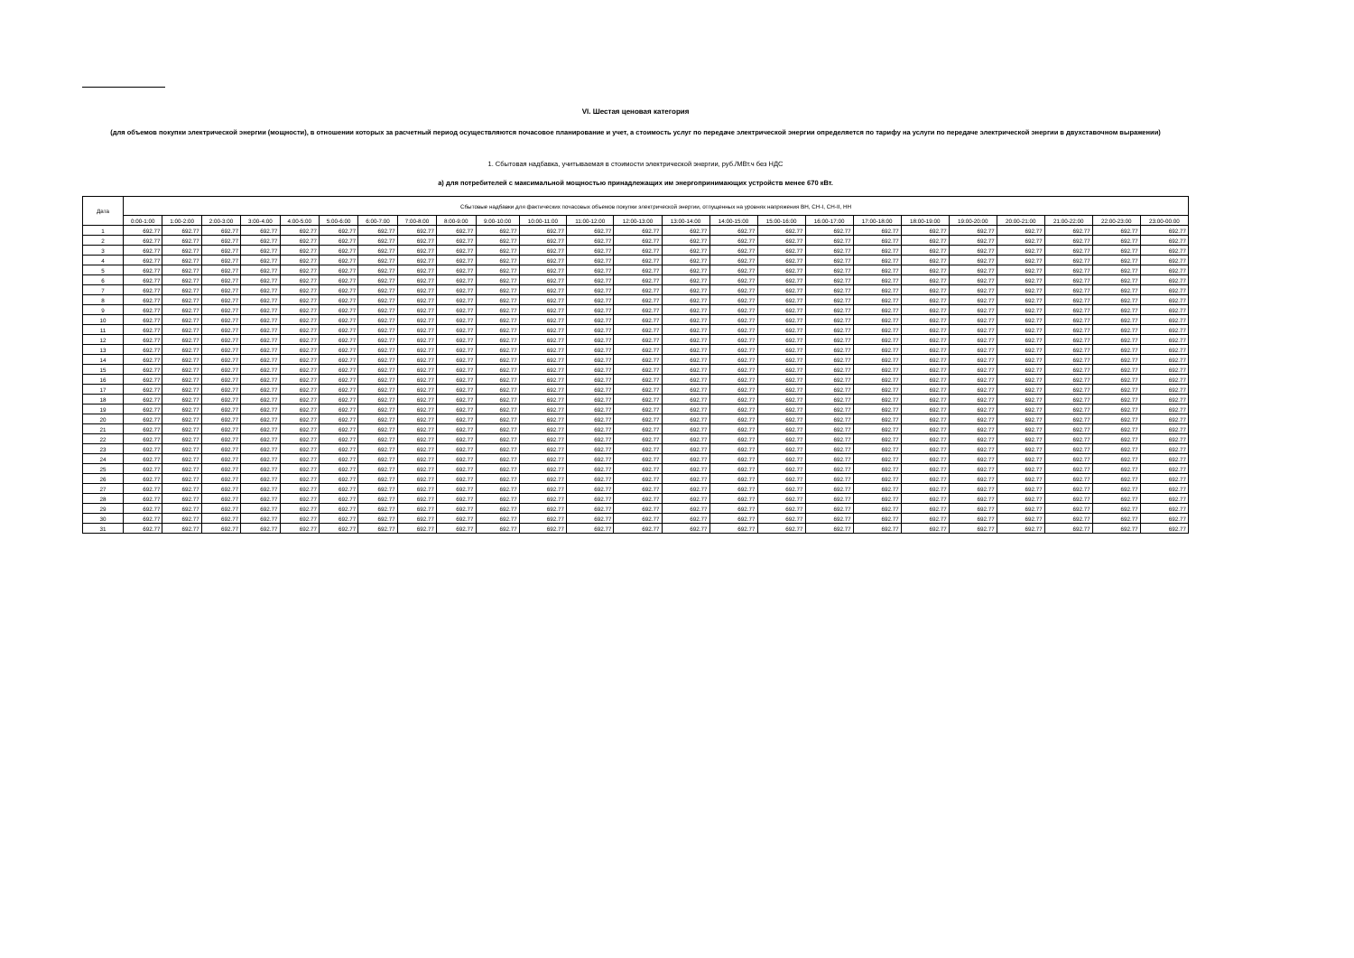VI. Шестая ценовая категория
(для объемов покупки электрической энергии (мощности), в отношении которых за расчетный период осуществляются почасовое планирование и учет, а стоимость услуг по передаче электрической энергии определяется по тарифу на услуги по передаче электрической энергии в двухставочном выражении)
1. Сбытовая надбавка, учитываемая в стоимости электрической энергии, руб./МВт.ч без НДС
а) для потребителей с максимальной мощностью принадлежащих им энергопринимающих устройств менее 670 кВт.
| Дата | Сбытовые надбавки для фактических почасовых объемов покупки электрической энергии, отпущенных на уровнях напряжения ВН, СН-I, СН-II, НН | | | | | | | | | | | | | | | | | | | | | | | |
| --- | --- | --- | --- | --- | --- | --- | --- | --- | --- | --- | --- | --- | --- | --- | --- | --- | --- | --- | --- | --- | --- | --- | --- | --- |
| | 0:00-1:00 | 1:00-2:00 | 2:00-3:00 | 3:00-4:00 | 4:00-5:00 | 5:00-6:00 | 6:00-7:00 | 7:00-8:00 | 8:00-9:00 | 9:00-10:00 | 10:00-11:00 | 11:00-12:00 | 12:00-13:00 | 13:00-14:00 | 14:00-15:00 | 15:00-16:00 | 16:00-17:00 | 17:00-18:00 | 18:00-19:00 | 19:00-20:00 | 20:00-21:00 | 21:00-22:00 | 22:00-23:00 | 23:00-00:00 |
| 1 | 692.77 | 692.77 | 692.77 | 692.77 | 692.77 | 692.77 | 692.77 | 692.77 | 692.77 | 692.77 | 692.77 | 692.77 | 692.77 | 692.77 | 692.77 | 692.77 | 692.77 | 692.77 | 692.77 | 692.77 | 692.77 | 692.77 | 692.77 | 692.77 |
| 2 | 692.77 | 692.77 | 692.77 | 692.77 | 692.77 | 692.77 | 692.77 | 692.77 | 692.77 | 692.77 | 692.77 | 692.77 | 692.77 | 692.77 | 692.77 | 692.77 | 692.77 | 692.77 | 692.77 | 692.77 | 692.77 | 692.77 | 692.77 | 692.77 |
| 3 | 692.77 | 692.77 | 692.77 | 692.77 | 692.77 | 692.77 | 692.77 | 692.77 | 692.77 | 692.77 | 692.77 | 692.77 | 692.77 | 692.77 | 692.77 | 692.77 | 692.77 | 692.77 | 692.77 | 692.77 | 692.77 | 692.77 | 692.77 | 692.77 |
| 4 | 692.77 | 692.77 | 692.77 | 692.77 | 692.77 | 692.77 | 692.77 | 692.77 | 692.77 | 692.77 | 692.77 | 692.77 | 692.77 | 692.77 | 692.77 | 692.77 | 692.77 | 692.77 | 692.77 | 692.77 | 692.77 | 692.77 | 692.77 | 692.77 |
| 5 | 692.77 | 692.77 | 692.77 | 692.77 | 692.77 | 692.77 | 692.77 | 692.77 | 692.77 | 692.77 | 692.77 | 692.77 | 692.77 | 692.77 | 692.77 | 692.77 | 692.77 | 692.77 | 692.77 | 692.77 | 692.77 | 692.77 | 692.77 | 692.77 |
| 6 | 692.77 | 692.77 | 692.77 | 692.77 | 692.77 | 692.77 | 692.77 | 692.77 | 692.77 | 692.77 | 692.77 | 692.77 | 692.77 | 692.77 | 692.77 | 692.77 | 692.77 | 692.77 | 692.77 | 692.77 | 692.77 | 692.77 | 692.77 | 692.77 |
| 7 | 692.77 | 692.77 | 692.77 | 692.77 | 692.77 | 692.77 | 692.77 | 692.77 | 692.77 | 692.77 | 692.77 | 692.77 | 692.77 | 692.77 | 692.77 | 692.77 | 692.77 | 692.77 | 692.77 | 692.77 | 692.77 | 692.77 | 692.77 | 692.77 |
| 8 | 692.77 | 692.77 | 692.77 | 692.77 | 692.77 | 692.77 | 692.77 | 692.77 | 692.77 | 692.77 | 692.77 | 692.77 | 692.77 | 692.77 | 692.77 | 692.77 | 692.77 | 692.77 | 692.77 | 692.77 | 692.77 | 692.77 | 692.77 | 692.77 |
| 9 | 692.77 | 692.77 | 692.77 | 692.77 | 692.77 | 692.77 | 692.77 | 692.77 | 692.77 | 692.77 | 692.77 | 692.77 | 692.77 | 692.77 | 692.77 | 692.77 | 692.77 | 692.77 | 692.77 | 692.77 | 692.77 | 692.77 | 692.77 | 692.77 |
| 10 | 692.77 | 692.77 | 692.77 | 692.77 | 692.77 | 692.77 | 692.77 | 692.77 | 692.77 | 692.77 | 692.77 | 692.77 | 692.77 | 692.77 | 692.77 | 692.77 | 692.77 | 692.77 | 692.77 | 692.77 | 692.77 | 692.77 | 692.77 | 692.77 |
| 11 | 692.77 | 692.77 | 692.77 | 692.77 | 692.77 | 692.77 | 692.77 | 692.77 | 692.77 | 692.77 | 692.77 | 692.77 | 692.77 | 692.77 | 692.77 | 692.77 | 692.77 | 692.77 | 692.77 | 692.77 | 692.77 | 692.77 | 692.77 | 692.77 |
| 12 | 692.77 | 692.77 | 692.77 | 692.77 | 692.77 | 692.77 | 692.77 | 692.77 | 692.77 | 692.77 | 692.77 | 692.77 | 692.77 | 692.77 | 692.77 | 692.77 | 692.77 | 692.77 | 692.77 | 692.77 | 692.77 | 692.77 | 692.77 | 692.77 |
| 13 | 692.77 | 692.77 | 692.77 | 692.77 | 692.77 | 692.77 | 692.77 | 692.77 | 692.77 | 692.77 | 692.77 | 692.77 | 692.77 | 692.77 | 692.77 | 692.77 | 692.77 | 692.77 | 692.77 | 692.77 | 692.77 | 692.77 | 692.77 | 692.77 |
| 14 | 692.77 | 692.77 | 692.77 | 692.77 | 692.77 | 692.77 | 692.77 | 692.77 | 692.77 | 692.77 | 692.77 | 692.77 | 692.77 | 692.77 | 692.77 | 692.77 | 692.77 | 692.77 | 692.77 | 692.77 | 692.77 | 692.77 | 692.77 | 692.77 |
| 15 | 692.77 | 692.77 | 692.77 | 692.77 | 692.77 | 692.77 | 692.77 | 692.77 | 692.77 | 692.77 | 692.77 | 692.77 | 692.77 | 692.77 | 692.77 | 692.77 | 692.77 | 692.77 | 692.77 | 692.77 | 692.77 | 692.77 | 692.77 | 692.77 |
| 16 | 692.77 | 692.77 | 692.77 | 692.77 | 692.77 | 692.77 | 692.77 | 692.77 | 692.77 | 692.77 | 692.77 | 692.77 | 692.77 | 692.77 | 692.77 | 692.77 | 692.77 | 692.77 | 692.77 | 692.77 | 692.77 | 692.77 | 692.77 | 692.77 |
| 17 | 692.77 | 692.77 | 692.77 | 692.77 | 692.77 | 692.77 | 692.77 | 692.77 | 692.77 | 692.77 | 692.77 | 692.77 | 692.77 | 692.77 | 692.77 | 692.77 | 692.77 | 692.77 | 692.77 | 692.77 | 692.77 | 692.77 | 692.77 | 692.77 |
| 18 | 692.77 | 692.77 | 692.77 | 692.77 | 692.77 | 692.77 | 692.77 | 692.77 | 692.77 | 692.77 | 692.77 | 692.77 | 692.77 | 692.77 | 692.77 | 692.77 | 692.77 | 692.77 | 692.77 | 692.77 | 692.77 | 692.77 | 692.77 | 692.77 |
| 19 | 692.77 | 692.77 | 692.77 | 692.77 | 692.77 | 692.77 | 692.77 | 692.77 | 692.77 | 692.77 | 692.77 | 692.77 | 692.77 | 692.77 | 692.77 | 692.77 | 692.77 | 692.77 | 692.77 | 692.77 | 692.77 | 692.77 | 692.77 | 692.77 |
| 20 | 692.77 | 692.77 | 692.77 | 692.77 | 692.77 | 692.77 | 692.77 | 692.77 | 692.77 | 692.77 | 692.77 | 692.77 | 692.77 | 692.77 | 692.77 | 692.77 | 692.77 | 692.77 | 692.77 | 692.77 | 692.77 | 692.77 | 692.77 | 692.77 |
| 21 | 692.77 | 692.77 | 692.77 | 692.77 | 692.77 | 692.77 | 692.77 | 692.77 | 692.77 | 692.77 | 692.77 | 692.77 | 692.77 | 692.77 | 692.77 | 692.77 | 692.77 | 692.77 | 692.77 | 692.77 | 692.77 | 692.77 | 692.77 | 692.77 |
| 22 | 692.77 | 692.77 | 692.77 | 692.77 | 692.77 | 692.77 | 692.77 | 692.77 | 692.77 | 692.77 | 692.77 | 692.77 | 692.77 | 692.77 | 692.77 | 692.77 | 692.77 | 692.77 | 692.77 | 692.77 | 692.77 | 692.77 | 692.77 | 692.77 |
| 23 | 692.77 | 692.77 | 692.77 | 692.77 | 692.77 | 692.77 | 692.77 | 692.77 | 692.77 | 692.77 | 692.77 | 692.77 | 692.77 | 692.77 | 692.77 | 692.77 | 692.77 | 692.77 | 692.77 | 692.77 | 692.77 | 692.77 | 692.77 | 692.77 |
| 24 | 692.77 | 692.77 | 692.77 | 692.77 | 692.77 | 692.77 | 692.77 | 692.77 | 692.77 | 692.77 | 692.77 | 692.77 | 692.77 | 692.77 | 692.77 | 692.77 | 692.77 | 692.77 | 692.77 | 692.77 | 692.77 | 692.77 | 692.77 | 692.77 |
| 25 | 692.77 | 692.77 | 692.77 | 692.77 | 692.77 | 692.77 | 692.77 | 692.77 | 692.77 | 692.77 | 692.77 | 692.77 | 692.77 | 692.77 | 692.77 | 692.77 | 692.77 | 692.77 | 692.77 | 692.77 | 692.77 | 692.77 | 692.77 | 692.77 |
| 26 | 692.77 | 692.77 | 692.77 | 692.77 | 692.77 | 692.77 | 692.77 | 692.77 | 692.77 | 692.77 | 692.77 | 692.77 | 692.77 | 692.77 | 692.77 | 692.77 | 692.77 | 692.77 | 692.77 | 692.77 | 692.77 | 692.77 | 692.77 | 692.77 |
| 27 | 692.77 | 692.77 | 692.77 | 692.77 | 692.77 | 692.77 | 692.77 | 692.77 | 692.77 | 692.77 | 692.77 | 692.77 | 692.77 | 692.77 | 692.77 | 692.77 | 692.77 | 692.77 | 692.77 | 692.77 | 692.77 | 692.77 | 692.77 | 692.77 |
| 28 | 692.77 | 692.77 | 692.77 | 692.77 | 692.77 | 692.77 | 692.77 | 692.77 | 692.77 | 692.77 | 692.77 | 692.77 | 692.77 | 692.77 | 692.77 | 692.77 | 692.77 | 692.77 | 692.77 | 692.77 | 692.77 | 692.77 | 692.77 | 692.77 |
| 29 | 692.77 | 692.77 | 692.77 | 692.77 | 692.77 | 692.77 | 692.77 | 692.77 | 692.77 | 692.77 | 692.77 | 692.77 | 692.77 | 692.77 | 692.77 | 692.77 | 692.77 | 692.77 | 692.77 | 692.77 | 692.77 | 692.77 | 692.77 | 692.77 |
| 30 | 692.77 | 692.77 | 692.77 | 692.77 | 692.77 | 692.77 | 692.77 | 692.77 | 692.77 | 692.77 | 692.77 | 692.77 | 692.77 | 692.77 | 692.77 | 692.77 | 692.77 | 692.77 | 692.77 | 692.77 | 692.77 | 692.77 | 692.77 | 692.77 |
| 31 | 692.77 | 692.77 | 692.77 | 692.77 | 692.77 | 692.77 | 692.77 | 692.77 | 692.77 | 692.77 | 692.77 | 692.77 | 692.77 | 692.77 | 692.77 | 692.77 | 692.77 | 692.77 | 692.77 | 692.77 | 692.77 | 692.77 | 692.77 | 692.77 |